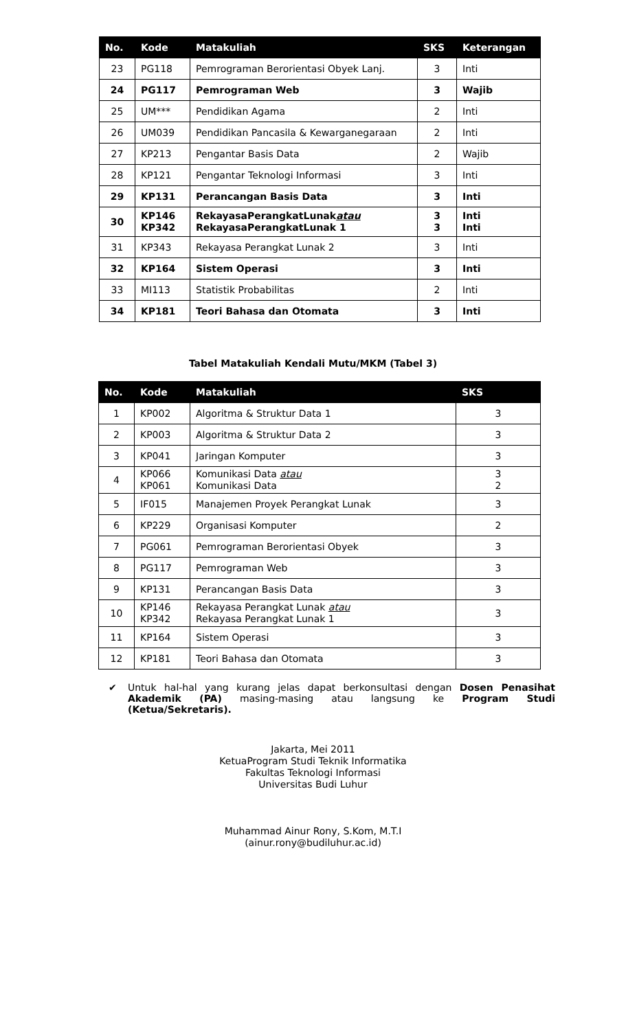| No. | Kode | Matakuliah | SKS | Keterangan |
| --- | --- | --- | --- | --- |
| 23 | PG118 | Pemrograman Berorientasi Obyek Lanj. | 3 | Inti |
| 24 | PG117 | Pemrograman Web | 3 | Wajib |
| 25 | UM*** | Pendidikan Agama | 2 | Inti |
| 26 | UM039 | Pendidikan Pancasila & Kewarganegaraan | 2 | Inti |
| 27 | KP213 | Pengantar Basis Data | 2 | Wajib |
| 28 | KP121 | Pengantar Teknologi Informasi | 3 | Inti |
| 29 | KP131 | Perancangan Basis Data | 3 | Inti |
| 30 | KP146 KP342 | RekayasaPerangkatLunak atau RekayasaPerangkatLunak 1 | 3 3 | Inti Inti |
| 31 | KP343 | Rekayasa Perangkat Lunak 2 | 3 | Inti |
| 32 | KP164 | Sistem Operasi | 3 | Inti |
| 33 | MI113 | Statistik Probabilitas | 2 | Inti |
| 34 | KP181 | Teori Bahasa dan Otomata | 3 | Inti |
Tabel Matakuliah Kendali Mutu/MKM (Tabel 3)
| No. | Kode | Matakuliah | SKS |
| --- | --- | --- | --- |
| 1 | KP002 | Algoritma & Struktur Data 1 | 3 |
| 2 | KP003 | Algoritma & Struktur Data 2 | 3 |
| 3 | KP041 | Jaringan Komputer | 3 |
| 4 | KP066 KP061 | Komunikasi Data atau Komunikasi Data | 3 2 |
| 5 | IF015 | Manajemen Proyek Perangkat Lunak | 3 |
| 6 | KP229 | Organisasi Komputer | 2 |
| 7 | PG061 | Pemrograman Berorientasi Obyek | 3 |
| 8 | PG117 | Pemrograman Web | 3 |
| 9 | KP131 | Perancangan Basis Data | 3 |
| 10 | KP146 KP342 | Rekayasa Perangkat Lunak atau Rekayasa Perangkat Lunak 1 | 3 |
| 11 | KP164 | Sistem Operasi | 3 |
| 12 | KP181 | Teori Bahasa dan Otomata | 3 |
✔ Untuk hal-hal yang kurang jelas dapat berkonsultasi dengan Dosen Penasihat Akademik (PA) masing-masing atau langsung ke Program Studi (Ketua/Sekretaris).
Jakarta, Mei 2011
KetuaProgram Studi Teknik Informatika
Fakultas Teknologi Informasi
Universitas Budi Luhur
Muhammad Ainur Rony, S.Kom, M.T.I
(ainur.rony@budiluhur.ac.id)